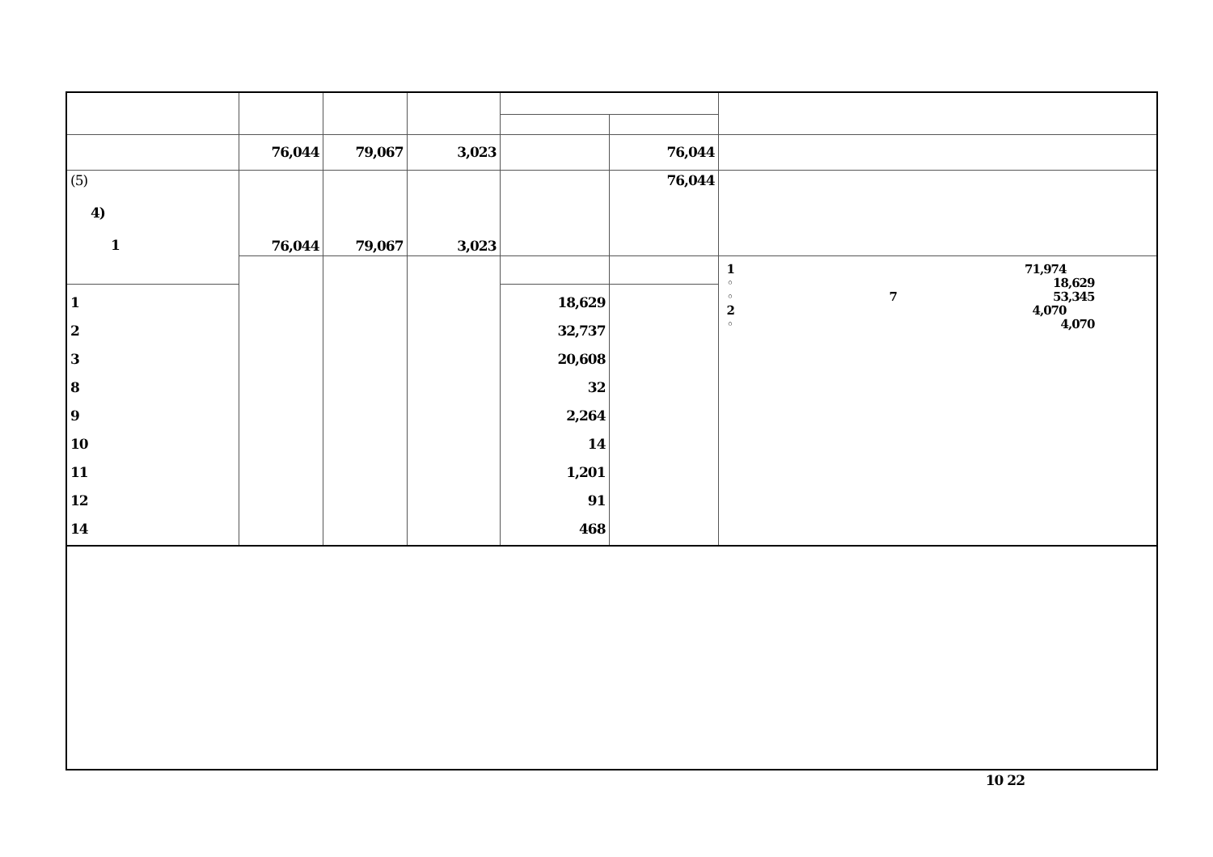| | 76,044 | 79,067 | 3,023 | | 76,044 | |
| (5) 4) 1 | 76,044 | 79,067 | 3,023 | | 76,044 | |
| | | | | | | 1 71,974 ◦ 18,629 ◦ 7 53,345 2 4,070 ◦ 4,070 |
| 1 2 3 8 9 10 11 12 14 | | | | 18,629 32,737 20,608 32 2,264 14 1,201 91 468 | | |
10 22